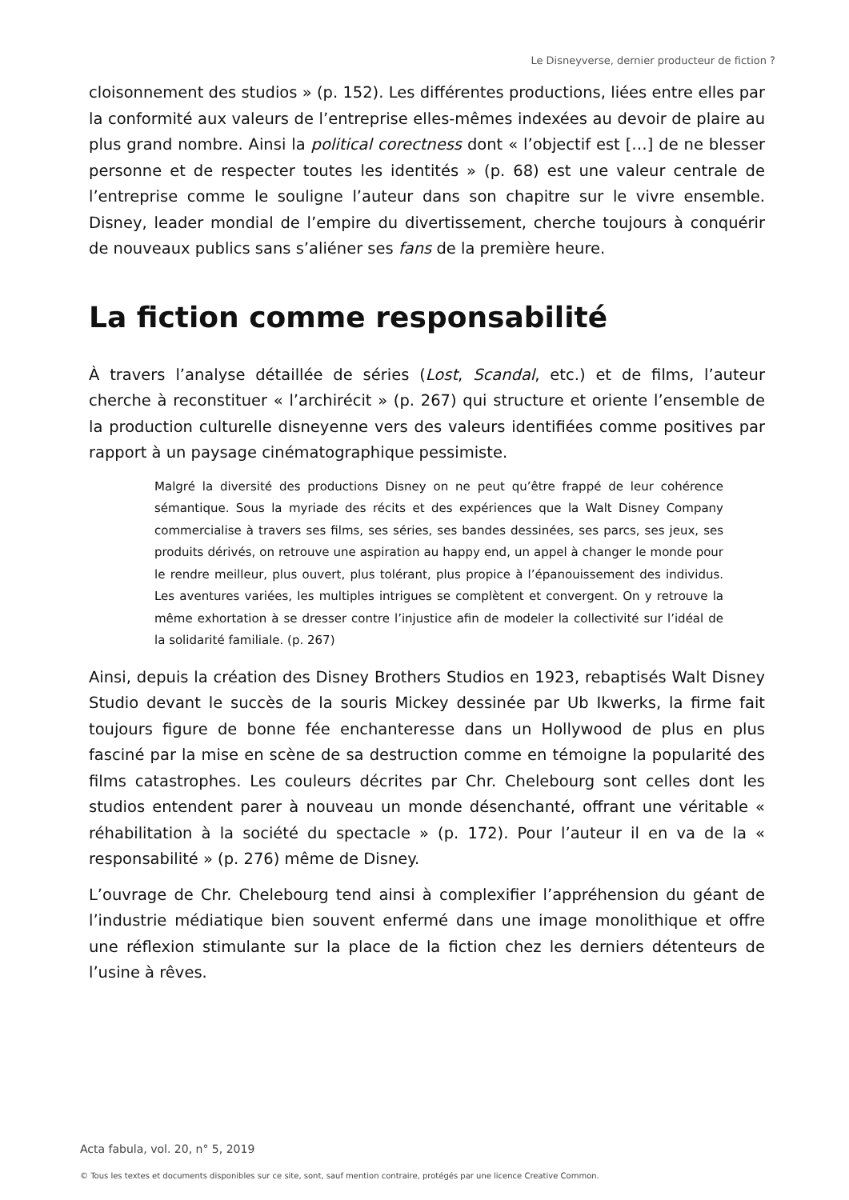Le Disneyverse, dernier producteur de fiction ?
cloisonnement des studios » (p. 152). Les différentes productions, liées entre elles par la conformité aux valeurs de l’entreprise elles-mêmes indexées au devoir de plaire au plus grand nombre. Ainsi la political corectness dont « l’objectif est […] de ne blesser personne et de respecter toutes les identités » (p. 68) est une valeur centrale de l’entreprise comme le souligne l’auteur dans son chapitre sur le vivre ensemble. Disney, leader mondial de l’empire du divertissement, cherche toujours à conquérir de nouveaux publics sans s’aliéner ses fans de la première heure.
La fiction comme responsabilité
À travers l’analyse détaillée de séries (Lost, Scandal, etc.) et de films, l’auteur cherche à reconstituer « l’archirécit » (p. 267) qui structure et oriente l’ensemble de la production culturelle disneyenne vers des valeurs identifiées comme positives par rapport à un paysage cinématographique pessimiste.
Malgré la diversité des productions Disney on ne peut qu’être frappé de leur cohérence sémantique. Sous la myriade des récits et des expériences que la Walt Disney Company commercialise à travers ses films, ses séries, ses bandes dessinées, ses parcs, ses jeux, ses produits dérivés, on retrouve une aspiration au happy end, un appel à changer le monde pour le rendre meilleur, plus ouvert, plus tolérant, plus propice à l’épanouissement des individus. Les aventures variées, les multiples intrigues se complètent et convergent. On y retrouve la même exhortation à se dresser contre l’injustice afin de modeler la collectivité sur l’idéal de la solidarité familiale. (p. 267)
Ainsi, depuis la création des Disney Brothers Studios en 1923, rebaptisés Walt Disney Studio devant le succès de la souris Mickey dessinée par Ub Ikwerks, la firme fait toujours figure de bonne fée enchanteresse dans un Hollywood de plus en plus fasciné par la mise en scène de sa destruction comme en témoigne la popularité des films catastrophes. Les couleurs décrites par Chr. Chelebourg sont celles dont les studios entendent parer à nouveau un monde désenchanté, offrant une véritable « réhabilitation à la société du spectacle » (p. 172). Pour l’auteur il en va de la « responsabilité » (p. 276) même de Disney.
L’ouvrage de Chr. Chelebourg tend ainsi à complexifier l’appréhension du géant de l’industrie médiatique bien souvent enfermé dans une image monolithique et offre une réflexion stimulante sur la place de la fiction chez les derniers détenteurs de l’usine à rêves.
Acta fabula, vol. 20, n° 5, 2019
© Tous les textes et documents disponibles sur ce site, sont, sauf mention contraire, protégés par une licence Creative Common.